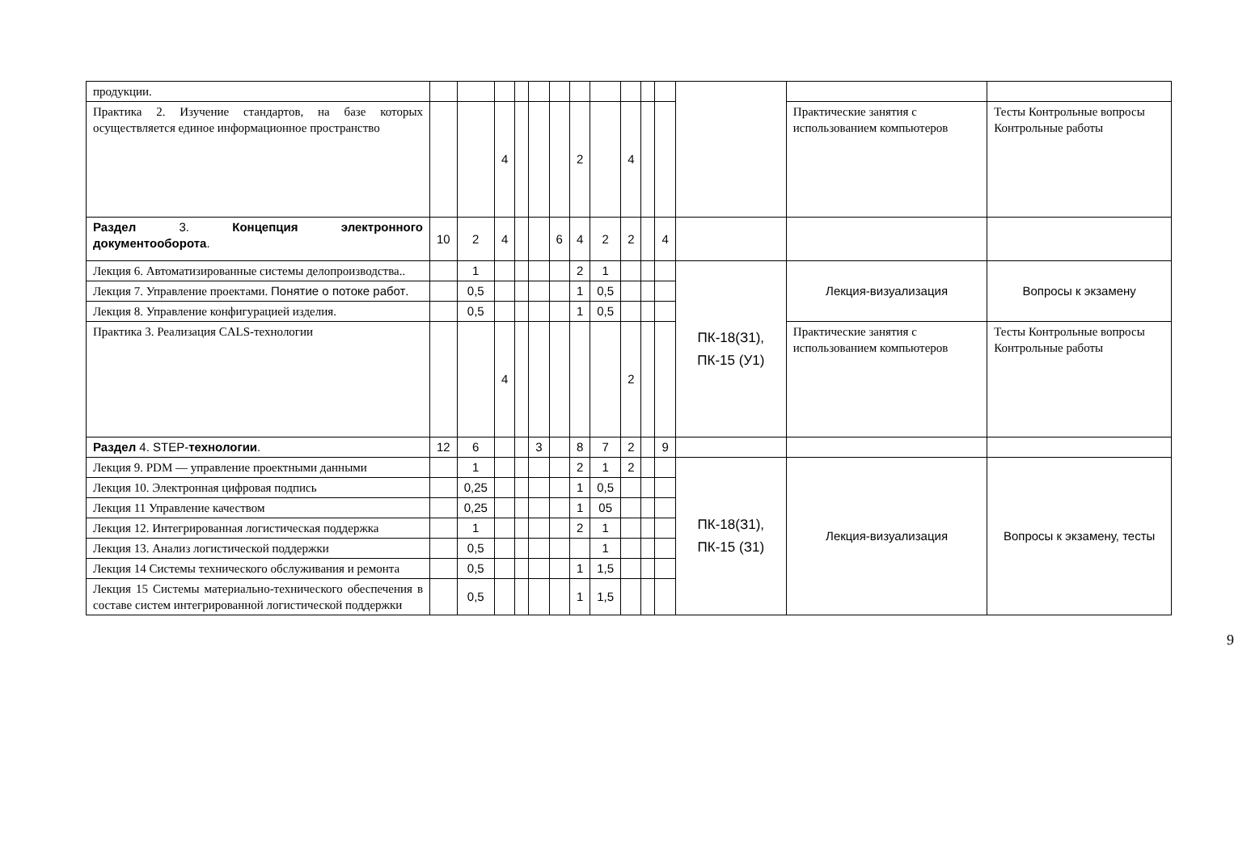| продукции. | | | | | | | | | | | | | | |
| Практика 2. Изучение стандартов, на базе которых осуществляется единое информационное пространство | | | 4 | | | | 2 | | 4 | | | | Практические занятия с использованием компьютеров | Тесты Контрольные вопросы Контрольные работы |
| Раздел 3. Концепция электронного документооборота . | 10 | 2 | 4 | | | 6 | 4 | 2 | 2 | | 4 | | | |
| Лекция 6. Автоматизированные системы делопроизводства.. | | 1 | | | | | 2 | 1 | | | | ПК-18(З1), ПК-15 (У1) | Лекция-визуализация | Вопросы к экзамену |
| Лекция 7. Управление проектами. Понятие о потоке работ . | | 0,5 | | | | | 1 | 0,5 | | | | | | |
| Лекция 8. Управление конфигурацией изделия. | | 0,5 | | | | | 1 | 0,5 | | | | | | |
| Практика 3. Реализация CALS-технологии | | | 4 | | | | | | 2 | | | | Практические занятия с использованием компьютеров | Тесты Контрольные вопросы Контрольные работы |
| Раздел 4. STEP- технологии . | 12 | 6 | | | 3 | | 8 | 7 | 2 | | 9 | | | |
| Лекция 9. PDM — управление проектными данными | | 1 | | | | | 2 | 1 | 2 | | | ПК-18(З1), ПК-15 (З1) | Лекция-визуализация | Вопросы к экзамену, тесты |
| Лекция 10. Электронная цифровая подпись | | 0,25 | | | | | 1 | 0,5 | | | | | | |
| Лекция 11 Управление качеством | | 0,25 | | | | | 1 | 05 | | | | | | |
| Лекция 12. Интегрированная логистическая поддержка | | 1 | | | | | 2 | 1 | | | | | | |
| Лекция 13. Анализ логистической поддержки | | 0,5 | | | | | | 1 | | | | | | |
| Лекция 14 Системы технического обслуживания и ремонта | | 0,5 | | | | | 1 | 1,5 | | | | | | |
| Лекция 15 Системы материально-технического обеспечения в составе систем интегрированной логистической поддержки | | 0,5 | | | | | 1 | 1,5 | | | | | | |
9